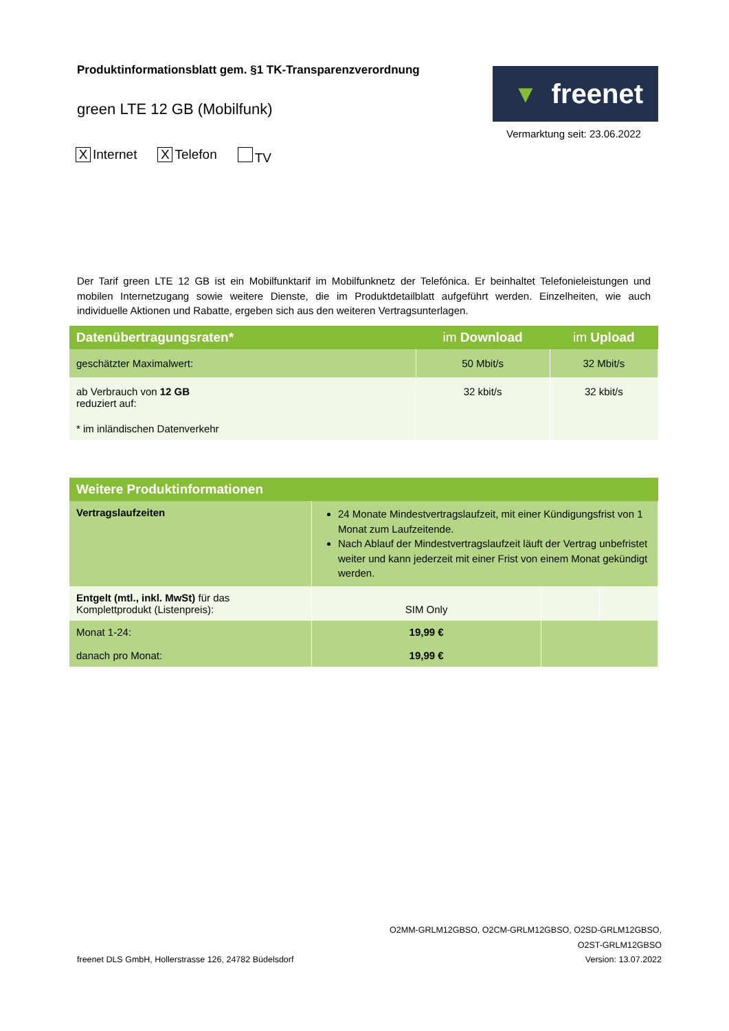Produktinformationsblatt gem. §1 TK-Transparenzverordnung
green LTE 12 GB (Mobilfunk)
▼ freenet
Vermarktung seit: 23.06.2022
X Internet X Telefon TV
Der Tarif green LTE 12 GB ist ein Mobilfunktarif im Mobilfunknetz der Telefónica. Er beinhaltet Telefonieleistungen und mobilen Internetzugang sowie weitere Dienste, die im Produktdetailblatt aufgeführt werden. Einzelheiten, wie auch individuelle Aktionen und Rabatte, ergeben sich aus den weiteren Vertragsunterlagen.
| Datenübertragungsraten* | im Download | im Upload |
| --- | --- | --- |
| geschätzter Maximalwert: | 50 Mbit/s | 32 Mbit/s |
| ab Verbrauch von 12 GB reduziert auf: | 32 kbit/s | 32 kbit/s |
| * im inländischen Datenverkehr | | |
| Weitere Produktinformationen | | | |
| --- | --- | --- | --- |
| Vertragslaufzeiten | 24 Monate Mindestvertragslaufzeit, mit einer Kündigungsfrist von 1 Monat zum Laufzeitende. Nach Ablauf der Mindestvertragslaufzeit läuft der Vertrag unbefristet weiter und kann jederzeit mit einer Frist von einem Monat gekündigt werden. | | |
| Entgelt (mtl., inkl. MwSt) für das Komplettprodukt (Listenpreis): | SIM Only | | |
| Monat 1-24: danach pro Monat: | 19,99 € 19,99 € | | |
freenet DLS GmbH, Hollerstrasse 126, 24782 Büdelsdorf
O2MM-GRLM12GBSO, O2CM-GRLM12GBSO, O2SD-GRLM12GBSO,
O2ST-GRLM12GBSO
Version: 13.07.2022